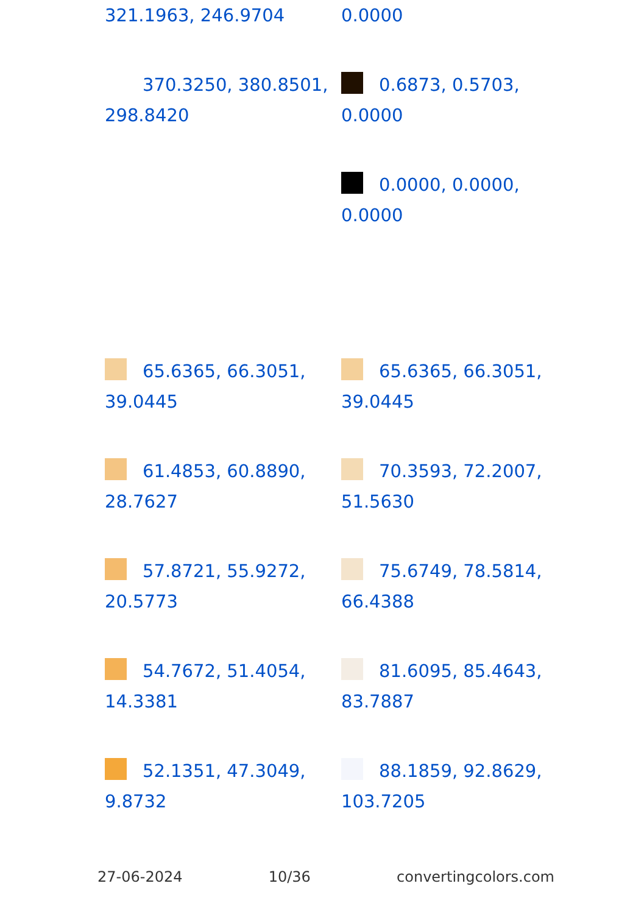321.1963, 246.9704 0.0000
370.3250, 380.8501, 298.8420
0.6873, 0.5703, 0.0000
0.0000, 0.0000, 0.0000
65.6365, 66.3051, 39.0445
65.6365, 66.3051, 39.0445
61.4853, 60.8890, 28.7627
70.3593, 72.2007, 51.5630
57.8721, 55.9272, 20.5773
75.6749, 78.5814, 66.4388
54.7672, 51.4054, 14.3381
81.6095, 85.4643, 83.7887
52.1351, 47.3049, 9.8732
88.1859, 92.8629, 103.7205
27-06-2024 10/36 convertingcolors.com